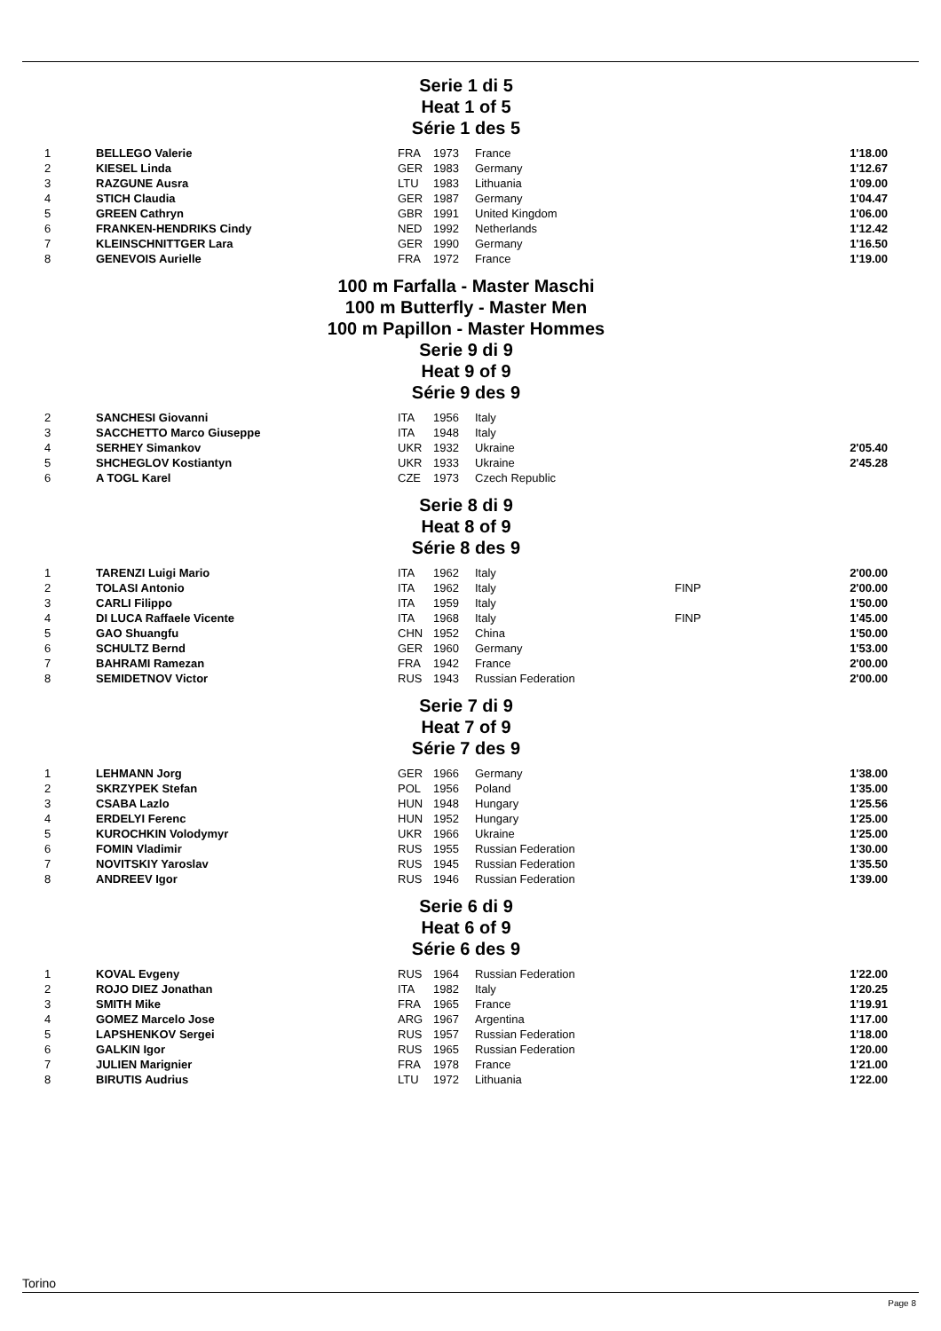Serie 1 di 5
Heat 1 of 5
Série 1 des 5
| 1 | BELLEGO Valerie | FRA | 1973 | France | | 1'18.00 |
| 2 | KIESEL Linda | GER | 1983 | Germany | | 1'12.67 |
| 3 | RAZGUNE Ausra | LTU | 1983 | Lithuania | | 1'09.00 |
| 4 | STICH Claudia | GER | 1987 | Germany | | 1'04.47 |
| 5 | GREEN Cathryn | GBR | 1991 | United Kingdom | | 1'06.00 |
| 6 | FRANKEN-HENDRIKS Cindy | NED | 1992 | Netherlands | | 1'12.42 |
| 7 | KLEINSCHNITTGER Lara | GER | 1990 | Germany | | 1'16.50 |
| 8 | GENEVOIS Aurielle | FRA | 1972 | France | | 1'19.00 |
100 m Farfalla - Master Maschi
100 m Butterfly - Master Men
100 m Papillon - Master Hommes
Serie 9 di 9
Heat 9 of 9
Série 9 des 9
| 2 | SANCHESI Giovanni | ITA | 1956 | Italy | | |
| 3 | SACCHETTO Marco Giuseppe | ITA | 1948 | Italy | | |
| 4 | SERHEY Simankov | UKR | 1932 | Ukraine | | 2'05.40 |
| 5 | SHCHEGLOV Kostiantyn | UKR | 1933 | Ukraine | | 2'45.28 |
| 6 | A TOGL Karel | CZE | 1973 | Czech Republic | | |
Serie 8 di 9
Heat 8 of 9
Série 8 des 9
| 1 | TARENZI Luigi Mario | ITA | 1962 | Italy | | 2'00.00 |
| 2 | TOLASI Antonio | ITA | 1962 | Italy | FINP | 2'00.00 |
| 3 | CARLI Filippo | ITA | 1959 | Italy | | 1'50.00 |
| 4 | DI LUCA Raffaele Vicente | ITA | 1968 | Italy | FINP | 1'45.00 |
| 5 | GAO Shuangfu | CHN | 1952 | China | | 1'50.00 |
| 6 | SCHULTZ Bernd | GER | 1960 | Germany | | 1'53.00 |
| 7 | BAHRAMI Ramezan | FRA | 1942 | France | | 2'00.00 |
| 8 | SEMIDETNOV Victor | RUS | 1943 | Russian Federation | | 2'00.00 |
Serie 7 di 9
Heat 7 of 9
Série 7 des 9
| 1 | LEHMANN Jorg | GER | 1966 | Germany | | 1'38.00 |
| 2 | SKRZYPEK Stefan | POL | 1956 | Poland | | 1'35.00 |
| 3 | CSABA Lazlo | HUN | 1948 | Hungary | | 1'25.56 |
| 4 | ERDELYI Ferenc | HUN | 1952 | Hungary | | 1'25.00 |
| 5 | KUROCHKIN Volodymyr | UKR | 1966 | Ukraine | | 1'25.00 |
| 6 | FOMIN Vladimir | RUS | 1955 | Russian Federation | | 1'30.00 |
| 7 | NOVITSKIY Yaroslav | RUS | 1945 | Russian Federation | | 1'35.50 |
| 8 | ANDREEV Igor | RUS | 1946 | Russian Federation | | 1'39.00 |
Serie 6 di 9
Heat 6 of 9
Série 6 des 9
| 1 | KOVAL Evgeny | RUS | 1964 | Russian Federation | | 1'22.00 |
| 2 | ROJO DIEZ Jonathan | ITA | 1982 | Italy | | 1'20.25 |
| 3 | SMITH Mike | FRA | 1965 | France | | 1'19.91 |
| 4 | GOMEZ Marcelo Jose | ARG | 1967 | Argentina | | 1'17.00 |
| 5 | LAPSHENKOV Sergei | RUS | 1957 | Russian Federation | | 1'18.00 |
| 6 | GALKIN Igor | RUS | 1965 | Russian Federation | | 1'20.00 |
| 7 | JULIEN Marignier | FRA | 1978 | France | | 1'21.00 |
| 8 | BIRUTIS Audrius | LTU | 1972 | Lithuania | | 1'22.00 |
Torino
Page 8